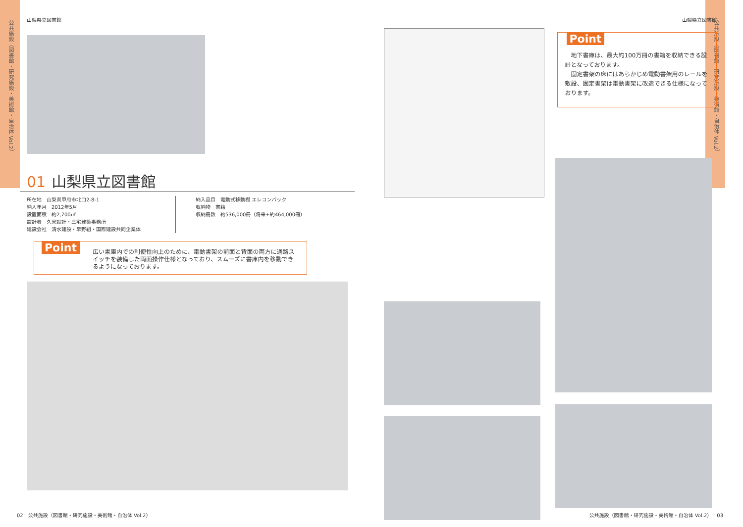公共施設（図書館・研究施設・美術館・自治体 Vol.2）
公共施設（図書館・研究施設・美術館・自治体 Vol.2）
山梨県立図書館
01 山梨県立図書館
所在地　山梨県甲府市北口2-8-1
納入年月　2012年5月
設置面積　約2,700㎡
設計者　久米設計・三宅建築事務所
建設会社　清水建設・早野組・国際建設共同企業体
納入品目　電動式移動棚 エレコンパック
収納物　書籍
収納冊数　約536,000冊（将来+約464,000冊）
Point
広い書庫内での利便性向上のために、電動書架の前面と背面の両方に通路スイッチを装備した両面操作仕様となっており、スムーズに書庫内を移動できるようになっております。
山梨県立図書館
Point
　地下書庫は、最大約100万冊の書籍を収納できる設計となっております。
　固定書架の床にはあらかじめ電動書架用のレールを敷設、固定書架は電動書架に改造できる仕様になっております。
02　公共施設（図書館・研究施設・美術館・自治体 Vol.2）
公共施設（図書館・研究施設・美術館・自治体 Vol.2）　03